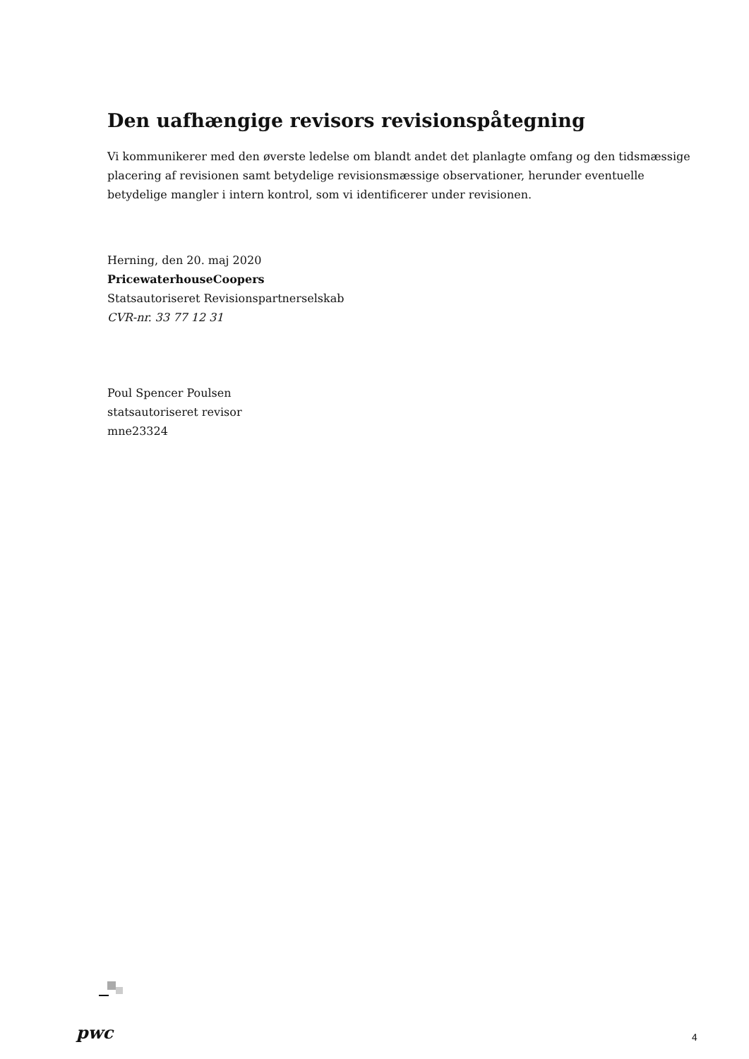Den uafhængige revisors revisionspåtegning
Vi kommunikerer med den øverste ledelse om blandt andet det planlagte omfang og den tidsmæssige placering af revisionen samt betydelige revisionsmæssige observationer, herunder eventuelle betydelige mangler i intern kontrol, som vi identificerer under revisionen.
Herning, den 20. maj 2020
PricewaterhouseCoopers
Statsautoriseret Revisionspartnerselskab
CVR-nr. 33 77 12 31
Poul Spencer Poulsen
statsautoriseret revisor
mne23324
pwc 4